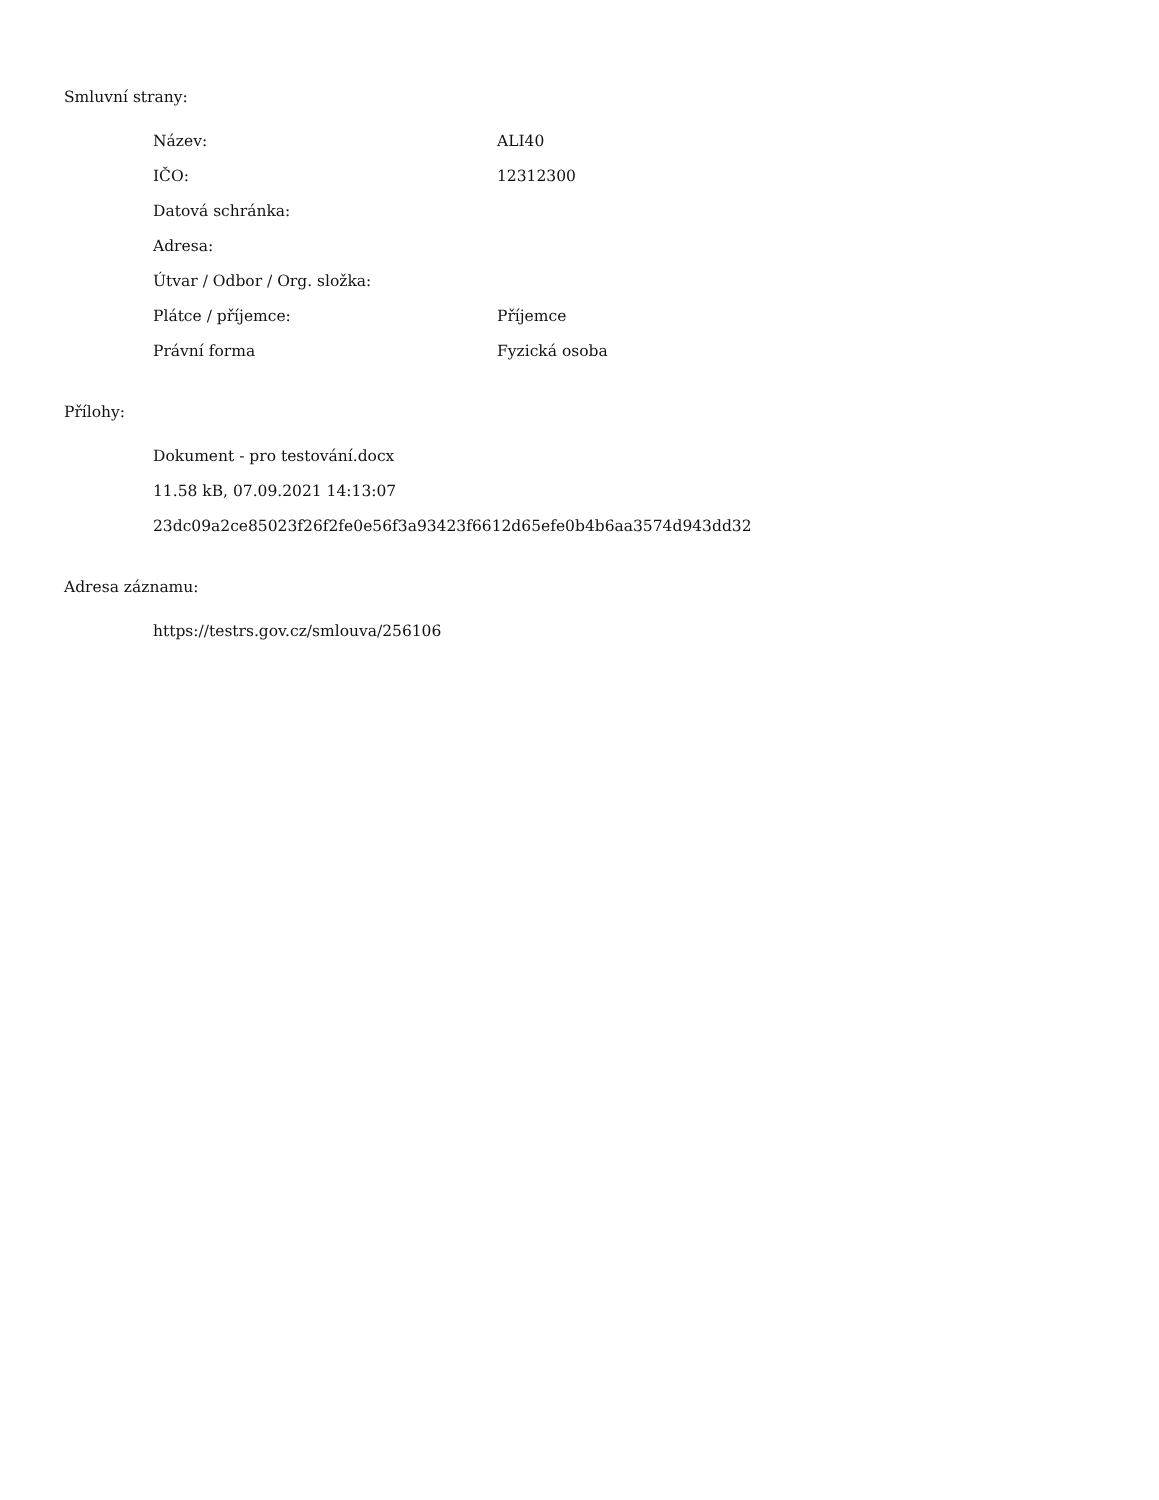Smluvní strany:
| Název: | ALI40 |
| IČO: | 12312300 |
| Datová schránka: | |
| Adresa: | |
| Útvar / Odbor / Org. složka: | |
| Plátce / příjemce: | Příjemce |
| Právní forma | Fyzická osoba |
Přílohy:
Dokument - pro testování.docx
11.58 kB, 07.09.2021 14:13:07
23dc09a2ce85023f26f2fe0e56f3a93423f6612d65efe0b4b6aa3574d943dd32
Adresa záznamu:
https://testrs.gov.cz/smlouva/256106